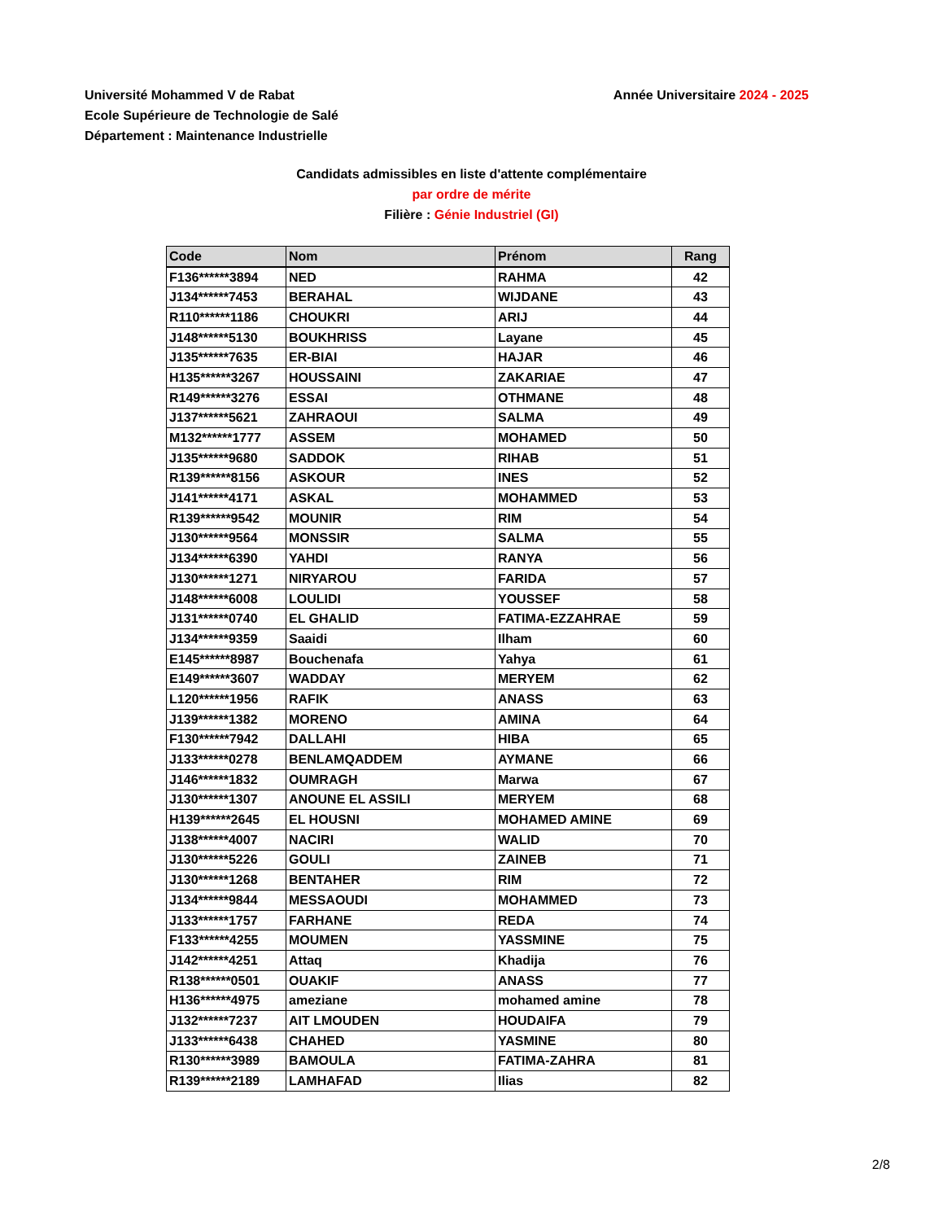Université Mohammed V de Rabat
Ecole Supérieure de Technologie de Salé
Département : Maintenance Industrielle
Année Universitaire 2024 - 2025
Candidats admissibles en liste d'attente complémentaire
par ordre de mérite
Filière : Génie Industriel (GI)
| Code | Nom | Prénom | Rang |
| --- | --- | --- | --- |
| F136******3894 | NED | RAHMA | 42 |
| J134******7453 | BERAHAL | WIJDANE | 43 |
| R110******1186 | CHOUKRI | ARIJ | 44 |
| J148******5130 | BOUKHRISS | Layane | 45 |
| J135******7635 | ER-BIAI | HAJAR | 46 |
| H135******3267 | HOUSSAINI | ZAKARIAE | 47 |
| R149******3276 | ESSAI | OTHMANE | 48 |
| J137******5621 | ZAHRAOUI | SALMA | 49 |
| M132******1777 | ASSEM | MOHAMED | 50 |
| J135******9680 | SADDOK | RIHAB | 51 |
| R139******8156 | ASKOUR | INES | 52 |
| J141******4171 | ASKAL | MOHAMMED | 53 |
| R139******9542 | MOUNIR | RIM | 54 |
| J130******9564 | MONSSIR | SALMA | 55 |
| J134******6390 | YAHDI | RANYA | 56 |
| J130******1271 | NIRYAROU | FARIDA | 57 |
| J148******6008 | LOULIDI | YOUSSEF | 58 |
| J131******0740 | EL GHALID | FATIMA-EZZAHRAE | 59 |
| J134******9359 | Saaidi | Ilham | 60 |
| E145******8987 | Bouchenafa | Yahya | 61 |
| E149******3607 | WADDAY | MERYEM | 62 |
| L120******1956 | RAFIK | ANASS | 63 |
| J139******1382 | MORENO | AMINA | 64 |
| F130******7942 | DALLAHI | HIBA | 65 |
| J133******0278 | BENLAMQADDEM | AYMANE | 66 |
| J146******1832 | OUMRAGH | Marwa | 67 |
| J130******1307 | ANOUNE EL ASSILI | MERYEM | 68 |
| H139******2645 | EL HOUSNI | MOHAMED AMINE | 69 |
| J138******4007 | NACIRI | WALID | 70 |
| J130******5226 | GOULI | ZAINEB | 71 |
| J130******1268 | BENTAHER | RIM | 72 |
| J134******9844 | MESSAOUDI | MOHAMMED | 73 |
| J133******1757 | FARHANE | REDA | 74 |
| F133******4255 | MOUMEN | YASSMINE | 75 |
| J142******4251 | Attaq | Khadija | 76 |
| R138******0501 | OUAKIF | ANASS | 77 |
| H136******4975 | ameziane | mohamed amine | 78 |
| J132******7237 | AIT LMOUDEN | HOUDAIFA | 79 |
| J133******6438 | CHAHED | YASMINE | 80 |
| R130******3989 | BAMOULA | FATIMA-ZAHRA | 81 |
| R139******2189 | LAMHAFAD | Ilias | 82 |
2/8